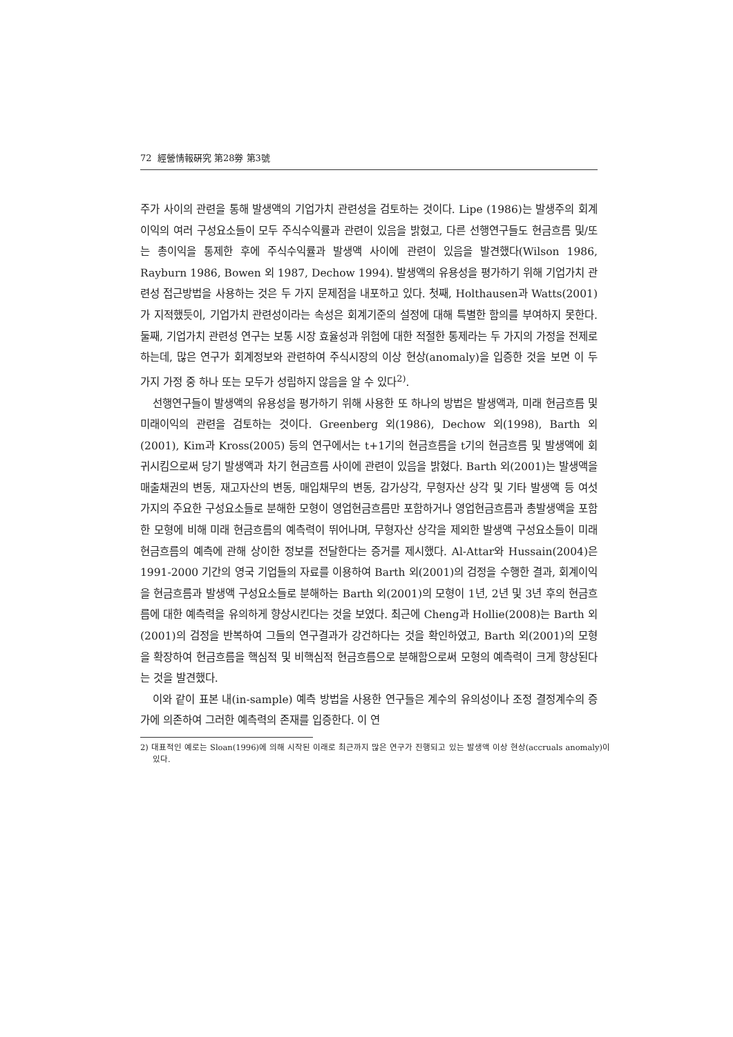72 經營情報硏究 第28劵 第3號
주가 사이의 관련을 통해 발생액의 기업가치 관련성을 검토하는 것이다. Lipe (1986)는 발생주의 회계이익의 여러 구성요소들이 모두 주식수익률과 관련이 있음을 밝혔고, 다른 선행연구들도 현금흐름 및/또는 총이익을 통제한 후에 주식수익률과 발생액 사이에 관련이 있음을 발견했다(Wilson 1986, Rayburn 1986, Bowen 외 1987, Dechow 1994). 발생액의 유용성을 평가하기 위해 기업가치 관련성 접근방법을 사용하는 것은 두 가지 문제점을 내포하고 있다. 첫째, Holthausen과 Watts(2001)가 지적했듯이, 기업가치 관련성이라는 속성은 회계기준의 설정에 대해 특별한 함의를 부여하지 못한다. 둘째, 기업가치 관련성 연구는 보통 시장 효율성과 위험에 대한 적절한 통제라는 두 가지의 가정을 전제로 하는데, 많은 연구가 회계정보와 관련하여 주식시장의 이상 현상(anomaly)을 입증한 것을 보면 이 두 가지 가정 중 하나 또는 모두가 성립하지 않음을 알 수 있다<sup>2)</sup>.
선행연구들이 발생액의 유용성을 평가하기 위해 사용한 또 하나의 방법은 발생액과, 미래 현금흐름 및 미래이익의 관련을 검토하는 것이다. Greenberg 외(1986), Dechow 외(1998), Barth 외(2001), Kim과 Kross(2005) 등의 연구에서는 t+1기의 현금흐름을 t기의 현금흐름 및 발생액에 회귀시킴으로써 당기 발생액과 차기 현금흐름 사이에 관련이 있음을 밝혔다. Barth 외(2001)는 발생액을 매출채권의 변동, 재고자산의 변동, 매입채무의 변동, 감가상각, 무형자산 상각 및 기타 발생액 등 여섯 가지의 주요한 구성요소들로 분해한 모형이 영업현금흐름만 포함하거나 영업현금흐름과 총발생액을 포함한 모형에 비해 미래 현금흐름의 예측력이 뛰어나며, 무형자산 상각을 제외한 발생액 구성요소들이 미래 현금흐름의 예측에 관해 상이한 정보를 전달한다는 증거를 제시했다. Al-Attar와 Hussain(2004)은 1991-2000 기간의 영국 기업들의 자료를 이용하여 Barth 외(2001)의 검정을 수행한 결과, 회계이익을 현금흐름과 발생액 구성요소들로 분해하는 Barth 외(2001)의 모형이 1년, 2년 및 3년 후의 현금흐름에 대한 예측력을 유의하게 향상시킨다는 것을 보였다. 최근에 Cheng과 Hollie(2008)는 Barth 외(2001)의 검정을 반복하여 그들의 연구결과가 강건하다는 것을 확인하였고, Barth 외(2001)의 모형을 확장하여 현금흐름을 핵심적 및 비핵심적 현금흐름으로 분해함으로써 모형의 예측력이 크게 향상된다는 것을 발견했다.
이와 같이 표본 내(in-sample) 예측 방법을 사용한 연구들은 계수의 유의성이나 조정 결정계수의 증가에 의존하여 그러한 예측력의 존재를 입증한다. 이 연
2) 대표적인 예로는 Sloan(1996)에 의해 시작된 이래로 최근까지 많은 연구가 진행되고 있는 발생액 이상 현상(accruals anomaly)이 있다.